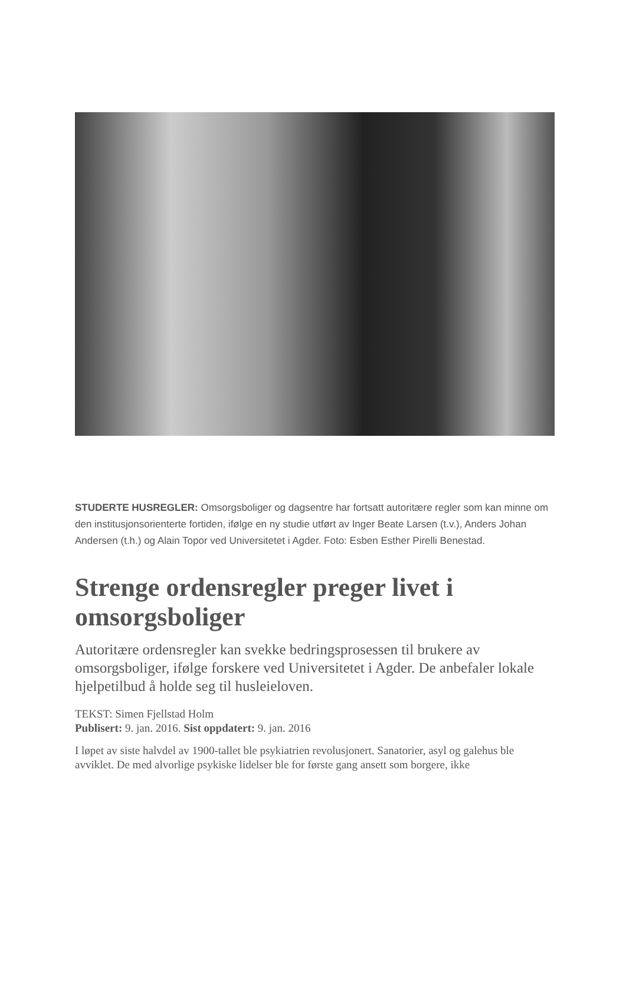STUDERTE HUSREGLER: Omsorgsboliger og dagsentre har fortsatt autoritære regler som kan minne om den institusjonsorienterte fortiden, ifølge en ny studie utført av Inger Beate Larsen (t.v.), Anders Johan Andersen (t.h.) og Alain Topor ved Universitetet i Agder. Foto: Esben Esther Pirelli Benestad.
Strenge ordensregler preger livet i omsorgsboliger
Autoritære ordensregler kan svekke bedringsprosessen til brukere av omsorgsboliger, ifølge forskere ved Universitetet i Agder. De anbefaler lokale hjelpetilbud å holde seg til husleieloven.
TEKST: Simen Fjellstad Holm
Publisert: 9. jan. 2016. Sist oppdatert: 9. jan. 2016
I løpet av siste halvdel av 1900-tallet ble psykiatrien revolusjonert. Sanatorier, asyl og galehus ble avviklet. De med alvorlige psykiske lidelser ble for første gang ansett som borgere, ikke